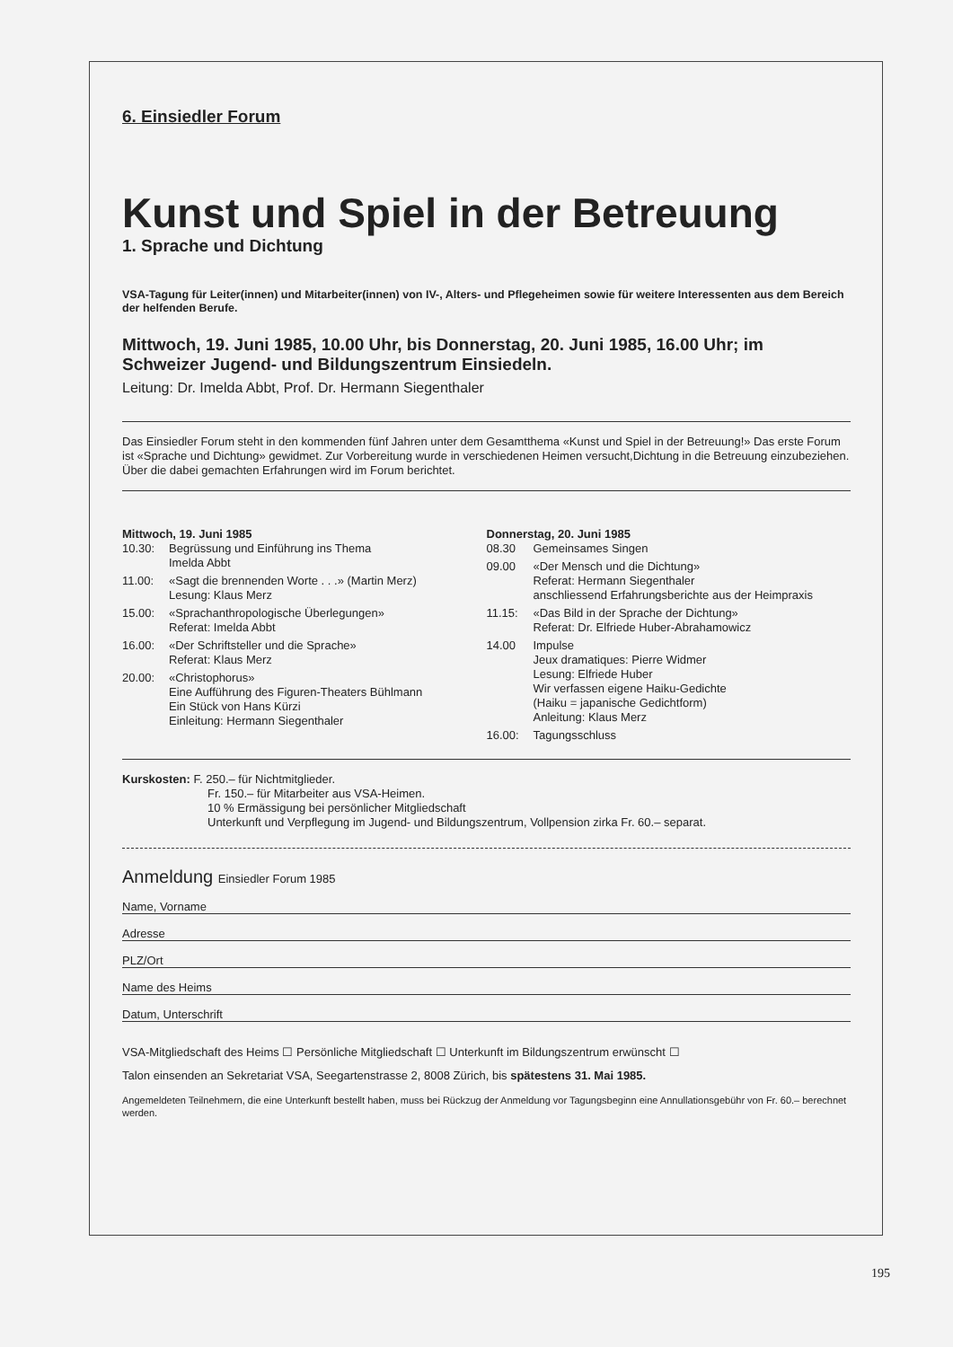6. Einsiedler Forum
Kunst und Spiel in der Betreuung
1. Sprache und Dichtung
VSA-Tagung für Leiter(innen) und Mitarbeiter(innen) von IV-, Alters- und Pflegeheimen sowie für weitere Interessenten aus dem Bereich der helfenden Berufe.
Mittwoch, 19. Juni 1985, 10.00 Uhr, bis Donnerstag, 20. Juni 1985, 16.00 Uhr; im Schweizer Jugend- und Bildungszentrum Einsiedeln.
Leitung: Dr. Imelda Abbt, Prof. Dr. Hermann Siegenthaler
Das Einsiedler Forum steht in den kommenden fünf Jahren unter dem Gesamtthema «Kunst und Spiel in der Betreuung!» Das erste Forum ist «Sprache und Dichtung» gewidmet. Zur Vorbereitung wurde in verschiedenen Heimen versucht,Dichtung in die Betreuung einzubeziehen. Über die dabei gemachten Erfahrungen wird im Forum berichtet.
Mittwoch, 19. Juni 1985
10.30: Begrüssung und Einführung ins Thema
Imelda Abbt
11.00: «Sagt die brennenden Worte . . .» (Martin Merz)
Lesung: Klaus Merz
15.00: «Sprachanthropologische Überlegungen»
Referat: Imelda Abbt
16.00: «Der Schriftsteller und die Sprache»
Referat: Klaus Merz
20.00: «Christophorus»
Eine Aufführung des Figuren-Theaters Bühlmann
Ein Stück von Hans Kürzi
Einleitung: Hermann Siegenthaler
Donnerstag, 20. Juni 1985
08.30 Gemeinsames Singen
09.00 «Der Mensch und die Dichtung»
Referat: Hermann Siegenthaler
anschliessend Erfahrungsberichte aus der Heimpraxis
11.15: «Das Bild in der Sprache der Dichtung»
Referat: Dr. Elfriede Huber-Abrahamowicz
14.00 Impulse
Jeux dramatiques: Pierre Widmer
Lesung: Elfriede Huber
Wir verfassen eigene Haiku-Gedichte
(Haiku = japanische Gedichtform)
Anleitung: Klaus Merz
16.00: Tagungsschluss
Kurskosten: F. 250.– für Nichtmitglieder.
Fr. 150.– für Mitarbeiter aus VSA-Heimen.
10 % Ermässigung bei persönlicher Mitgliedschaft
Unterkunft und Verpflegung im Jugend- und Bildungszentrum, Vollpension zirka Fr. 60.– separat.
Anmeldung Einsiedler Forum 1985
Name, Vorname
Adresse
PLZ/Ort
Name des Heims
Datum, Unterschrift
VSA-Mitgliedschaft des Heims ☐ Persönliche Mitgliedschaft ☐ Unterkunft im Bildungszentrum erwünscht ☐
Talon einsenden an Sekretariat VSA, Seegartenstrasse 2, 8008 Zürich, bis spätestens 31. Mai 1985.
Angemeldeten Teilnehmern, die eine Unterkunft bestellt haben, muss bei Rückzug der Anmeldung vor Tagungsbeginn eine Annullationsgebühr von Fr. 60.– berechnet werden.
195